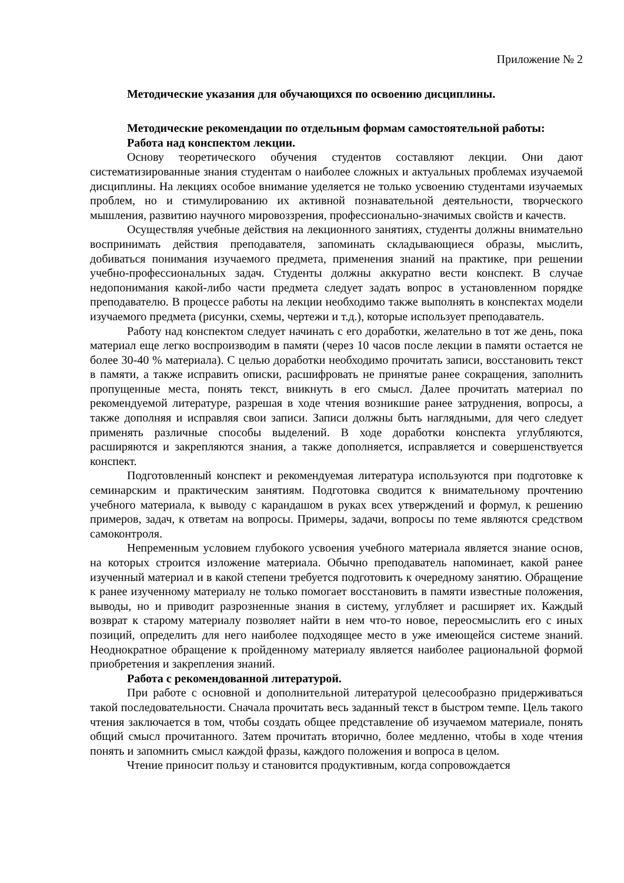Приложение № 2
Методические указания для обучающихся по освоению дисциплины.
Методические рекомендации по отдельным формам самостоятельной работы:
Работа над конспектом лекции.
Основу теоретического обучения студентов составляют лекции. Они дают систематизированные знания студентам о наиболее сложных и актуальных проблемах изучаемой дисциплины. На лекциях особое внимание уделяется не только усвоению студентами изучаемых проблем, но и стимулированию их активной познавательной деятельности, творческого мышления, развитию научного мировоззрения, профессионально-значимых свойств и качеств.
Осуществляя учебные действия на лекционного занятиях, студенты должны внимательно воспринимать действия преподавателя, запоминать складывающиеся образы, мыслить, добиваться понимания изучаемого предмета, применения знаний на практике, при решении учебно-профессиональных задач. Студенты должны аккуратно вести конспект. В случае недопонимания какой-либо части предмета следует задать вопрос в установленном порядке преподавателю. В процессе работы на лекции необходимо также выполнять в конспектах модели изучаемого предмета (рисунки, схемы, чертежи и т.д.), которые использует преподаватель.
Работу над конспектом следует начинать с его доработки, желательно в тот же день, пока материал еще легко воспроизводим в памяти (через 10 часов после лекции в памяти остается не более 30-40 % материала). С целью доработки необходимо прочитать записи, восстановить текст в памяти, а также исправить описки, расшифровать не принятые ранее сокращения, заполнить пропущенные места, понять текст, вникнуть в его смысл. Далее прочитать материал по рекомендуемой литературе, разрешая в ходе чтения возникшие ранее затруднения, вопросы, а также дополняя и исправляя свои записи. Записи должны быть наглядными, для чего следует применять различные способы выделений. В ходе доработки конспекта углубляются, расширяются и закрепляются знания, а также дополняется, исправляется и совершенствуется конспект.
Подготовленный конспект и рекомендуемая литература используются при подготовке к семинарским и практическим занятиям. Подготовка сводится к внимательному прочтению учебного материала, к выводу с карандашом в руках всех утверждений и формул, к решению примеров, задач, к ответам на вопросы. Примеры, задачи, вопросы по теме являются средством самоконтроля.
Непременным условием глубокого усвоения учебного материала является знание основ, на которых строится изложение материала. Обычно преподаватель напоминает, какой ранее изученный материал и в какой степени требуется подготовить к очередному занятию. Обращение к ранее изученному материалу не только помогает восстановить в памяти известные положения, выводы, но и приводит разрозненные знания в систему, углубляет и расширяет их. Каждый возврат к старому материалу позволяет найти в нем что-то новое, переосмыслить его с иных позиций, определить для него наиболее подходящее место в уже имеющейся системе знаний. Неоднократное обращение к пройденному материалу является наиболее рациональной формой приобретения и закрепления знаний.
Работа с рекомендованной литературой.
При работе с основной и дополнительной литературой целесообразно придерживаться такой последовательности. Сначала прочитать весь заданный текст в быстром темпе. Цель такого чтения заключается в том, чтобы создать общее представление об изучаемом материале, понять общий смысл прочитанного. Затем прочитать вторично, более медленно, чтобы в ходе чтения понять и запомнить смысл каждой фразы, каждого положения и вопроса в целом.
Чтение приносит пользу и становится продуктивным, когда сопровождается